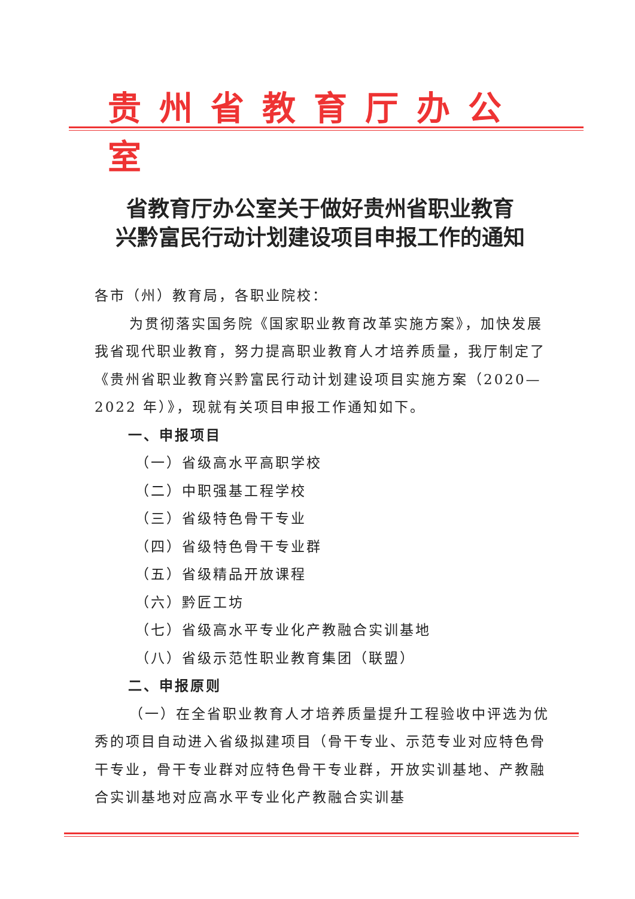贵州省教育厅办公室
省教育厅办公室关于做好贵州省职业教育
兴黔富民行动计划建设项目申报工作的通知
各市（州）教育局，各职业院校：
为贯彻落实国务院《国家职业教育改革实施方案》，加快发展我省现代职业教育，努力提高职业教育人才培养质量，我厅制定了《贵州省职业教育兴黔富民行动计划建设项目实施方案（2020—2022 年）》，现就有关项目申报工作通知如下。
一、申报项目
（一）省级高水平高职学校
（二）中职强基工程学校
（三）省级特色骨干专业
（四）省级特色骨干专业群
（五）省级精品开放课程
（六）黔匠工坊
（七）省级高水平专业化产教融合实训基地
（八）省级示范性职业教育集团（联盟）
二、申报原则
（一）在全省职业教育人才培养质量提升工程验收中评选为优秀的项目自动进入省级拟建项目（骨干专业、示范专业对应特色骨干专业，骨干专业群对应特色骨干专业群，开放实训基地、产教融合实训基地对应高水平专业化产教融合实训基